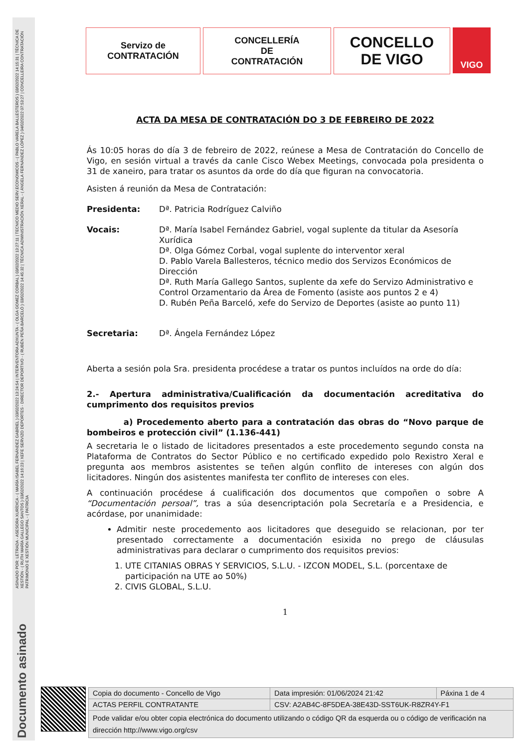ASINADO POR: LETRADA - ASESORA XURÍDICA - ( MARÍA ISABEL FERNÁNDEZ GABRIEL ) 03/02/2022 13:24:54 | INTERVENTORA ADXUNTA - ( OLGA GOMEZ CORBAL ) 03/02/2022 13:27:11 | TECNICO MEDIO SERV.ECONOMICOS - ( PABLO VARELA BALLESTEROS ) 03/02/2022 14:15:31 | TÉCNICA DE XESTIÓN - ( RUTH MARÍA GALLEGO SANTOS ) 03/02/2022 14:16:23 | XEFE SERVIZO DEPORTES - DIRECTOR DEPORTIVO - ( RUBÉN PEÑA BARCELÓ ) 03/02/2022 14:45:32 | TÉCNICA ADMINISTRACIÓN XERAL - ( ÁNGELA FERNÁNDEZ LÓPEZ ) 04/02/2022 07:53:27 | CONCELLEIRA CONTRATACIÓN PATRIMONIO E XESTIÓN MUNICIPAL - ( PATRICIA
Documento asinado
Servizo de
CONTRATACIÓN
CONCELLERÍA
DE
CONTRATACIÓN
CONCELLO
DE VIGO
VIGO
ACTA DA MESA DE CONTRATACIÓN DO 3 DE FEBREIRO DE 2022
Ás 10:05 horas do día 3 de febreiro de 2022, reúnese a Mesa de Contratación do Concello de Vigo, en sesión virtual a través da canle Cisco Webex Meetings, convocada pola presidenta o 31 de xaneiro, para tratar os asuntos da orde do día que figuran na convocatoria.
Asisten á reunión da Mesa de Contratación:
Presidenta: Dª. Patricia Rodríguez Calviño
Vocais: Dª. María Isabel Fernández Gabriel, vogal suplente da titular da Asesoría Xurídica
Dª. Olga Gómez Corbal, vogal suplente do interventor xeral
D. Pablo Varela Ballesteros, técnico medio dos Servizos Económicos de Dirección
Dª. Ruth María Gallego Santos, suplente da xefe do Servizo Administrativo e Control Orzamentario da Área de Fomento (asiste aos puntos 2 e 4)
D. Rubén Peña Barceló, xefe do Servizo de Deportes (asiste ao punto 11)
Secretaria: Dª. Ángela Fernández López
Aberta a sesión pola Sra. presidenta procédese a tratar os puntos incluídos na orde do día:
2.- Apertura administrativa/Cualificación da documentación acreditativa do cumprimento dos requisitos previos
a) Procedemento aberto para a contratación das obras do “Novo parque de bombeiros e protección civil” (1.136-441)
A secretaria le o listado de licitadores presentados a este procedemento segundo consta na Plataforma de Contratos do Sector Público e no certificado expedido polo Rexistro Xeral e pregunta aos membros asistentes se teñen algún conflito de intereses con algún dos licitadores. Ningún dos asistentes manifesta ter conflito de intereses con eles.
A continuación procédese á cualificación dos documentos que compoñen o sobre A “Documentación persoal”, tras a súa desencriptación pola Secretaría e a Presidencia, e acórdase, por unanimidade:
Admitir neste procedemento aos licitadores que deseguido se relacionan, por ter presentado correctamente a documentación esixida no prego de cláusulas administrativas para declarar o cumprimento dos requisitos previos:
1. UTE CITANIAS OBRAS Y SERVICIOS, S.L.U. - IZCON MODEL, S.L. (porcentaxe de
participación na UTE ao 50%)
2. CIVIS GLOBAL, S.L.U.
1
| Copia do documento - Concello de Vigo | Data impresión: 01/06/2024 21:42 | Páxina 1 de 4 |
| ACTAS PERFIL CONTRATANTE | CSV: A2AB4C-8F5DEA-38E43D-SST6UK-R8ZR4Y-F1 | |
| Pode validar e/ou obter copia electrónica do documento utilizando o código QR da esquerda ou o código de verificación na dirección http://www.vigo.org/csv | | |